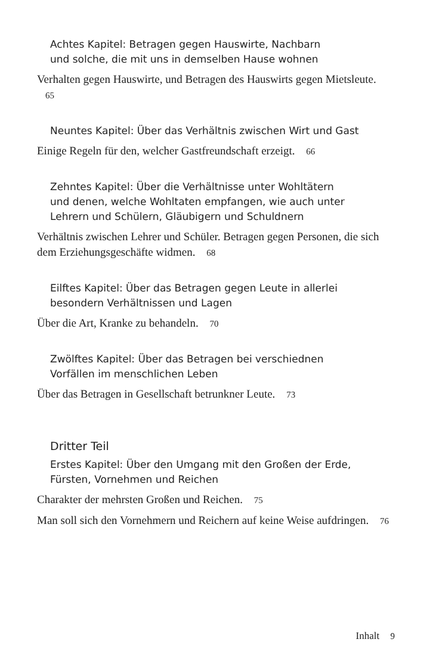Achtes Kapitel: Betragen gegen Hauswirte, Nachbarn
und solche, die mit uns in demselben Hause wohnen
Verhalten gegen Hauswirte, und Betragen des Hauswirts gegen Mietsleute. 65
Neuntes Kapitel: Über das Verhältnis zwischen Wirt und Gast
Einige Regeln für den, welcher Gastfreundschaft erzeigt. 66
Zehntes Kapitel: Über die Verhältnisse unter Wohltätern
und denen, welche Wohltaten empfangen, wie auch unter
Lehrern und Schülern, Gläubigern und Schuldnern
Verhältnis zwischen Lehrer und Schüler. Betragen gegen Personen, die sich dem Erziehungsgeschäfte widmen. 68
Eilftes Kapitel: Über das Betragen gegen Leute in allerlei
besondern Verhältnissen und Lagen
Über die Art, Kranke zu behandeln. 70
Zwölftes Kapitel: Über das Betragen bei verschiednen
Vorfällen im menschlichen Leben
Über das Betragen in Gesellschaft betrunkner Leute. 73
Dritter Teil
Erstes Kapitel: Über den Umgang mit den Großen der Erde,
Fürsten, Vornehmen und Reichen
Charakter der mehrsten Großen und Reichen. 75
Man soll sich den Vornehmern und Reichern auf keine Weise aufdringen. 76
Inhalt 9